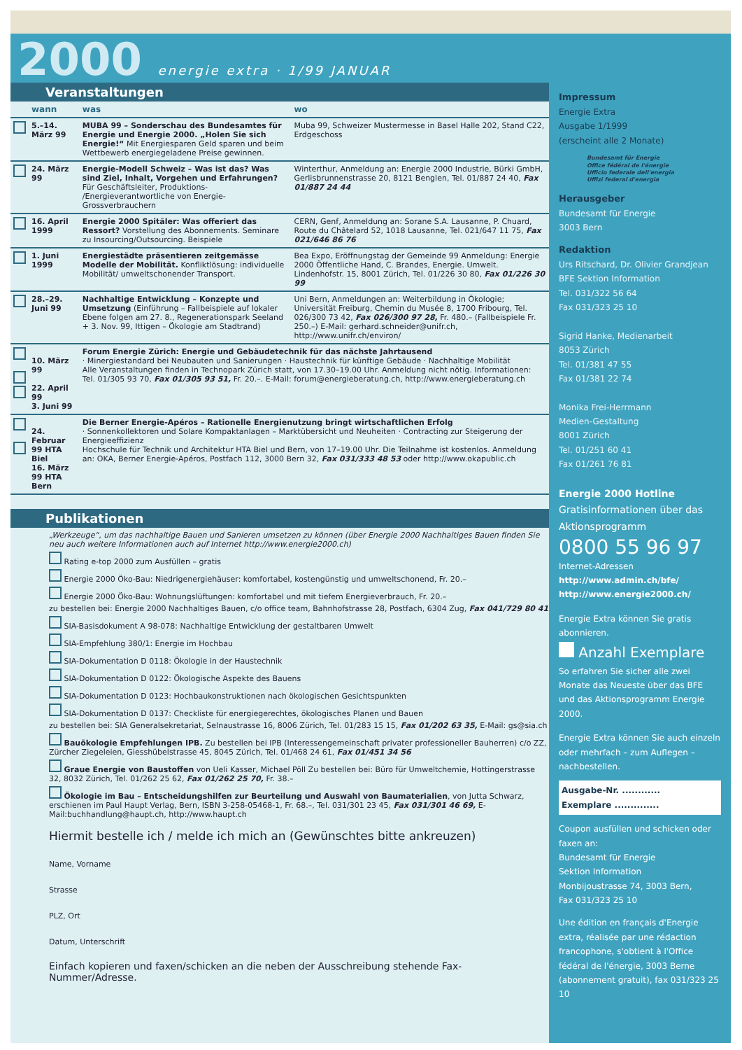2000 energie extra · 1/99 JANUAR
Veranstaltungen
| | wann | was | wo |
| --- | --- | --- | --- |
| | 5.–14. März 99 | MUBA 99 – Sonderschau des Bundesamtes für Energie und Energie 2000. „Holen Sie sich Energie!“ Mit Energiesparen Geld sparen und beim Wettbewerb energiegeladene Preise gewinnen. | Muba 99, Schweizer Mustermesse in Basel Halle 202, Stand C22, Erdgeschoss |
| | 24. März 99 | Energie-Modell Schweiz – Was ist das? Was sind Ziel, Inhalt, Vorgehen und Erfahrungen? Für Geschäftsleiter, Produktions- /Energieverantwortliche von Energie-Grossverbrauchern | Winterthur, Anmeldung an: Energie 2000 Industrie, Bürki GmbH, Gerlisbrunnenstrasse 20, 8121 Benglen, Tel. 01/887 24 40, Fax 01/887 24 44 |
| | 16. April 1999 | Energie 2000 Spitäler: Was offeriert das Ressort? Vorstellung des Abonnements. Seminare zu Insourcing/Outsourcing. Beispiele | CERN, Genf, Anmeldung an: Sorane S.A. Lausanne, P. Chuard, Route du Châtelard 52, 1018 Lausanne, Tel. 021/647 11 75, Fax 021/646 86 76 |
| | 1. Juni 1999 | Energiestädte präsentieren zeitgemässe Modelle der Mobilität. Konfliktlösung: individuelle Mobilität/ umweltschonender Transport. | Bea Expo, Eröffnungstag der Gemeinde 99 Anmeldung: Energie 2000 Öffentliche Hand, C. Brandes, Energie. Umwelt. Lindenhofstr. 15, 8001 Zürich, Tel. 01/226 30 80, Fax 01/226 30 99 |
| | 28.–29. Juni 99 | Nachhaltige Entwicklung – Konzepte und Umsetzung (Einführung – Fallbeispiele auf lokaler Ebene folgen am 27. 8., Regenerationspark Seeland + 3. Nov. 99, Ittigen – Ökologie am Stadtrand) | Uni Bern, Anmeldungen an: Weiterbildung in Ökologie; Universität Freiburg, Chemin du Musée 8, 1700 Fribourg, Tel. 026/300 73 42, Fax 026/300 97 28, Fr. 480.– (Fallbeispiele Fr. 250.–) E-Mail: gerhard.schneider@unifr.ch, http://www.unifr.ch/environ/ |
| | 10. März 99 22. April 99 3. Juni 99 | Forum Energie Zürich: Energie und Gebäudetechnik für das nächste Jahrtausend · Minergiestandard bei Neubauten und Sanierungen · Haustechnik für künftige Gebäude · Nachhaltige Mobilität Alle Veranstaltungen finden in Technopark Zürich statt, von 17.30–19.00 Uhr. Anmeldung nicht nötig. Informationen: Tel. 01/305 93 70, Fax 01/305 93 51, Fr. 20.–. E-Mail: forum@energieberatung.ch, http://www.energieberatung.ch | |
| | 24. Februar 99 HTA Biel 16. März 99 HTA Bern | Die Berner Energie-Apéros – Rationelle Energienutzung bringt wirtschaftlichen Erfolg · Sonnenkollektoren und Solare Kompaktanlagen – Marktübersicht und Neuheiten · Contracting zur Steigerung der Energieeffizienz Hochschule für Technik und Architektur HTA Biel und Bern, von 17–19.00 Uhr. Die Teilnahme ist kostenlos. Anmeldung an: OKA, Berner Energie-Apéros, Postfach 112, 3000 Bern 32, Fax 031/333 48 53 oder http://www.okapublic.ch | |
Publikationen
„Werkzeuge“, um das nachhaltige Bauen und Sanieren umsetzen zu können (über Energie 2000 Nachhaltiges Bauen finden Sie neu auch weitere Informationen auch auf Internet http://www.energie2000.ch)
Rating e-top 2000 zum Ausfüllen – gratis
Energie 2000 Öko-Bau: Niedrigenergiehäuser: komfortabel, kostengünstig und umweltschonend, Fr. 20.–
Energie 2000 Öko-Bau: Wohnungslüftungen: komfortabel und mit tiefem Energieverbrauch, Fr. 20.–
zu bestellen bei: Energie 2000 Nachhaltiges Bauen, c/o office team, Bahnhofstrasse 28, Postfach, 6304 Zug, Fax 041/729 80 41
SIA-Basisdokument A 98-078: Nachhaltige Entwicklung der gestaltbaren Umwelt
SIA-Empfehlung 380/1: Energie im Hochbau
SIA-Dokumentation D 0118: Ökologie in der Haustechnik
SIA-Dokumentation D 0122: Ökologische Aspekte des Bauens
SIA-Dokumentation D 0123: Hochbaukonstruktionen nach ökologischen Gesichtspunkten
SIA-Dokumentation D 0137: Checkliste für energiegerechtes, ökologisches Planen und Bauen
zu bestellen bei: SIA Generalsekretariat, Selnaustrasse 16, 8006 Zürich, Tel. 01/283 15 15, Fax 01/202 63 35, E-Mail: gs@sia.ch
Bauökologie Empfehlungen IPB. Zu bestellen bei IPB (Interessengemeinschaft privater professioneller Bauherren) c/o ZZ, Zürcher Ziegeleien, Giesshübelstrasse 45, 8045 Zürich, Tel. 01/468 24 61, Fax 01/451 34 56
Graue Energie von Baustoffen von Ueli Kasser, Michael Pöll Zu bestellen bei: Büro für Umweltchemie, Hottingerstrasse 32, 8032 Zürich, Tel. 01/262 25 62, Fax 01/262 25 70, Fr. 38.–
Ökologie im Bau – Entscheidungshilfen zur Beurteilung und Auswahl von Baumaterialien, von Jutta Schwarz, erschienen im Paul Haupt Verlag, Bern, ISBN 3-258-05468-1, Fr. 68.–, Tel. 031/301 23 45, Fax 031/301 46 69, E-Mail:buchhandlung@haupt.ch, http://www.haupt.ch
Hiermit bestelle ich / melde ich mich an (Gewünschtes bitte ankreuzen)
Name, Vorname
Strasse
PLZ, Ort
Datum, Unterschrift
Einfach kopieren und faxen/schicken an die neben der Ausschreibung stehende Fax-Nummer/Adresse.
Impressum
Energie Extra
Ausgabe 1/1999
(erscheint alle 2 Monate)
Bundesamt für Energie
Office fédéral de l'énergie
Ufficio federale dell'energia
Uffizi federal d'energia
Herausgeber
Bundesamt für Energie
3003 Bern
Redaktion
Urs Ritschard, Dr. Olivier Grandjean
BFE Sektion Information
Tel. 031/322 56 64
Fax 031/323 25 10
Sigrid Hanke, Medienarbeit
8053 Zürich
Tel. 01/381 47 55
Fax 01/381 22 74
Monika Frei-Herrmann
Medien-Gestaltung
8001 Zürich
Tel. 01/251 60 41
Fax 01/261 76 81
Energie 2000 Hotline
Gratisinformationen über das Aktionsprogramm
0800 55 96 97
Internet-Adressen
http://www.admin.ch/bfe/
http://www.energie2000.ch/
Energie Extra können Sie gratis abonnieren.
Anzahl Exemplare
So erfahren Sie sicher alle zwei Monate das Neueste über das BFE und das Aktionsprogramm Energie 2000.
Energie Extra können Sie auch einzeln oder mehrfach – zum Auflegen – nachbestellen.
Ausgabe-Nr. ............
Exemplare ..............
Coupon ausfüllen und schicken oder faxen an:
Bundesamt für Energie
Sektion Information
Monbijoustrasse 74, 3003 Bern,
Fax 031/323 25 10
Une édition en français d'Energie extra, réalisée par une rédaction francophone, s'obtient à l'Office fédéral de l'énergie, 3003 Berne (abonnement gratuit), fax 031/323 25 10